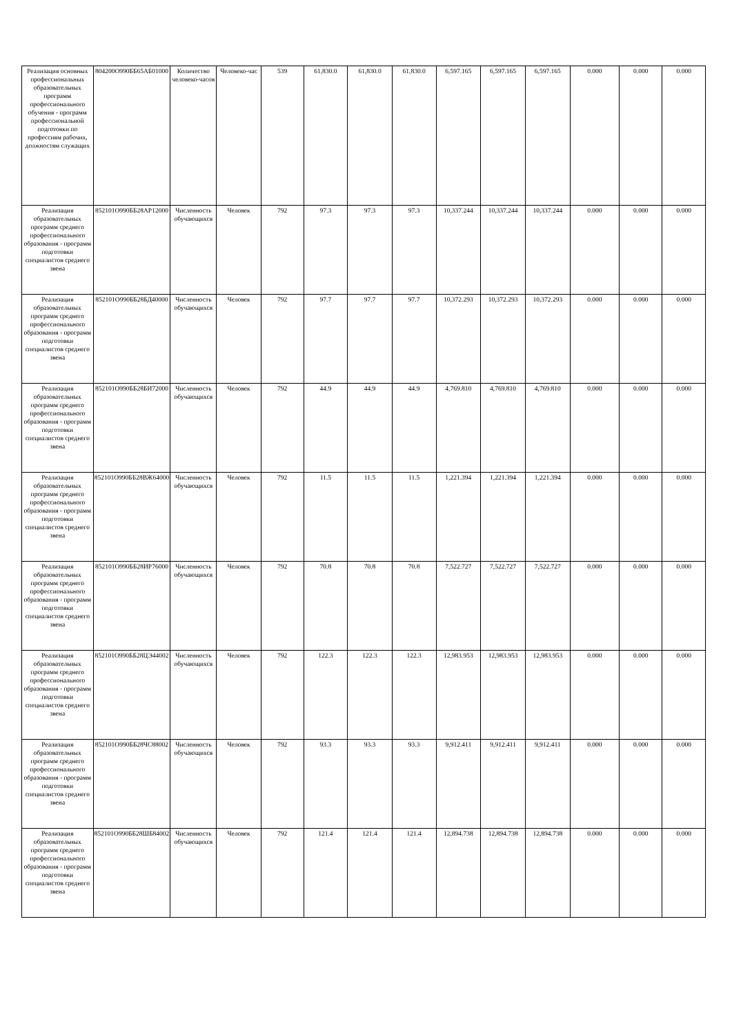| Реализация основных профессиональных образовательных программ профессионального обучения - программ профессиональной подготовки по профессиям рабочих, должностям служащих | 804200О990ББ65АБ01000 | Количество человеко-часов | Человеко-час | 539 | 61,830.0 | 61,830.0 | 61,830.0 | 6,597.165 | 6,597.165 | 6,597.165 | 0.000 | 0.000 | 0.000 |
| Реализация образовательных программ среднего профессионального образования - программ подготовки специалистов среднего звена | 852101О990ББ28АР12000 | Численность обучающихся | Человек | 792 | 97.3 | 97.3 | 97.3 | 10,337.244 | 10,337.244 | 10,337.244 | 0.000 | 0.000 | 0.000 |
| Реализация образовательных программ среднего профессионального образования - программ подготовки специалистов среднего звена | 852101О990ББ28БД40000 | Численность обучающихся | Человек | 792 | 97.7 | 97.7 | 97.7 | 10,372.293 | 10,372.293 | 10,372.293 | 0.000 | 0.000 | 0.000 |
| Реализация образовательных программ среднего профессионального образования - программ подготовки специалистов среднего звена | 852101О990ББ28БИ72000 | Численность обучающихся | Человек | 792 | 44.9 | 44.9 | 44.9 | 4,769.810 | 4,769.810 | 4,769.810 | 0.000 | 0.000 | 0.000 |
| Реализация образовательных программ среднего профессионального образования - программ подготовки специалистов среднего звена | 852101О990ББ28ВЖ64000 | Численность обучающихся | Человек | 792 | 11.5 | 11.5 | 11.5 | 1,221.394 | 1,221.394 | 1,221.394 | 0.000 | 0.000 | 0.000 |
| Реализация образовательных программ среднего профессионального образования - программ подготовки специалистов среднего звена | 852101О990ББ28ИР76000 | Численность обучающихся | Человек | 792 | 70.8 | 70.8 | 70.8 | 7,522.727 | 7,522.727 | 7,522.727 | 0.000 | 0.000 | 0.000 |
| Реализация образовательных программ среднего профессионального образования - программ подготовки специалистов среднего звена | 852101О990ББ28ЦЭ44002 | Численность обучающихся | Человек | 792 | 122.3 | 122.3 | 122.3 | 12,983.953 | 12,983.953 | 12,983.953 | 0.000 | 0.000 | 0.000 |
| Реализация образовательных программ среднего профессионального образования - программ подготовки специалистов среднего звена | 852101О990ББ28ЧС88002 | Численность обучающихся | Человек | 792 | 93.3 | 93.3 | 93.3 | 9,912.411 | 9,912.411 | 9,912.411 | 0.000 | 0.000 | 0.000 |
| Реализация образовательных программ среднего профессионального образования - программ подготовки специалистов среднего звена | 852101О990ББ28ШБ84002 | Численность обучающихся | Человек | 792 | 121.4 | 121.4 | 121.4 | 12,894.738 | 12,894.738 | 12,894.738 | 0.000 | 0.000 | 0.000 |